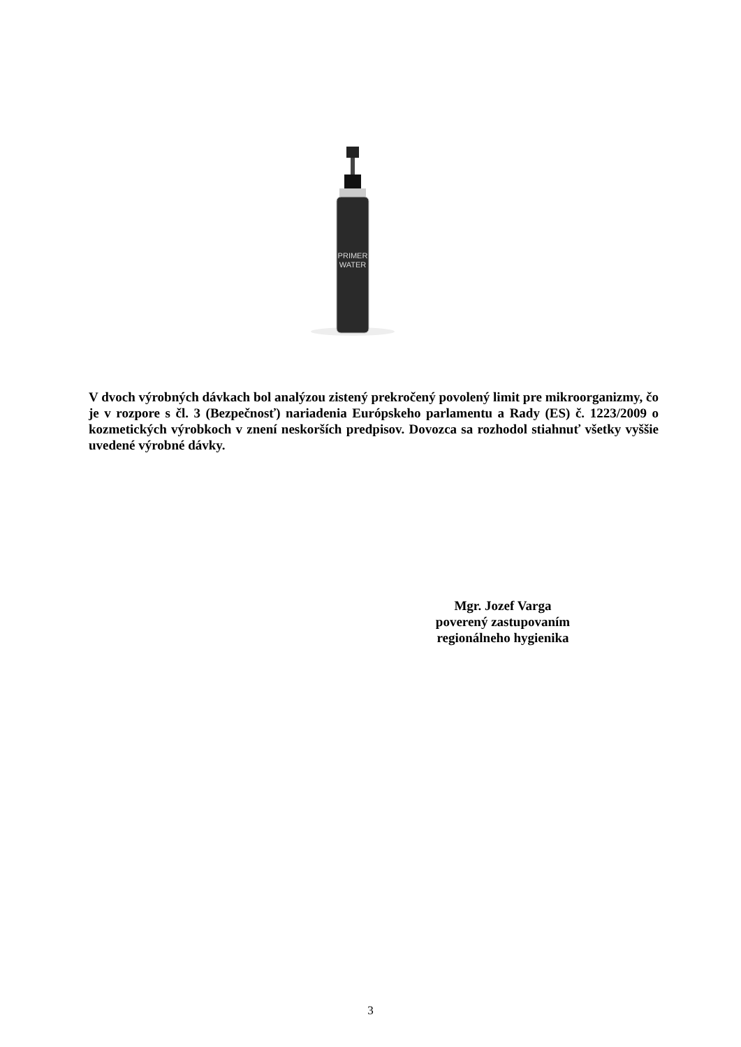PRIMER
WATER
V dvoch výrobných dávkach bol analýzou zistený prekročený povolený limit pre mikroorganizmy, čo je v rozpore s čl. 3 (Bezpečnosť) nariadenia Európskeho parlamentu a Rady (ES) č. 1223/2009 o kozmetických výrobkoch v znení neskorších predpisov. Dovozca sa rozhodol stiahnuť všetky vyššie uvedené výrobné dávky.
Mgr. Jozef Varga
poverený zastupovaním
regionálneho hygienika
3